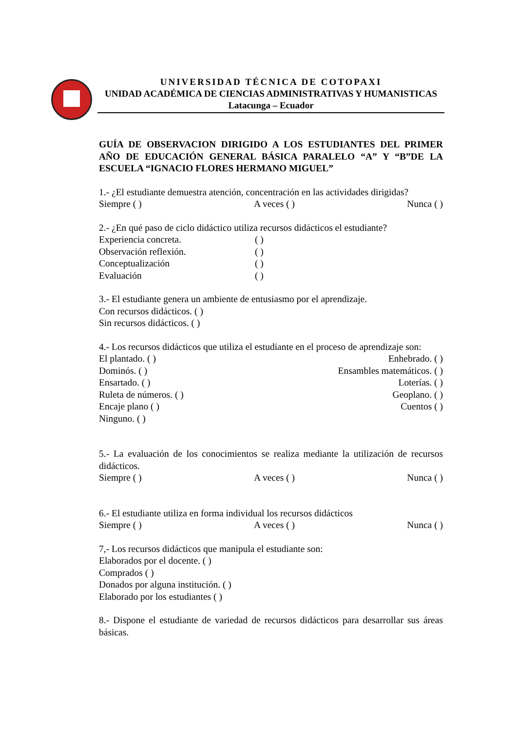UNIVERSIDAD TÉCNICA DE COTOPAXI
UNIDAD ACADÉMICA DE CIENCIAS ADMINISTRATIVAS Y HUMANISTICAS
Latacunga – Ecuador
GUÍA DE OBSERVACION DIRIGIDO A LOS ESTUDIANTES DEL PRIMER AÑO DE EDUCACIÓN GENERAL BÁSICA PARALELO “A” Y “B”DE LA ESCUELA “IGNACIO FLORES HERMANO MIGUEL”
1.- ¿El estudiante demuestra atención, concentración en las actividades dirigidas?
Siempre ( ) A veces ( ) Nunca ( )
2.- ¿En qué paso de ciclo didáctico utiliza recursos didácticos el estudiante?
Experiencia concreta. ( )
Observación reflexión. ( )
Conceptualización ( )
Evaluación ( )
3.- El estudiante genera un ambiente de entusiasmo por el aprendizaje.
Con recursos didácticos. ( )
Sin recursos didácticos. ( )
4.- Los recursos didácticos que utiliza el estudiante en el proceso de aprendizaje son:
El plantado. ( ) Enhebrado. ( )
Dominós. ( ) Ensambles matemáticos. ( )
Ensartado. ( ) Loterías. ( )
Ruleta de números. ( ) Geoplano. ( )
Encaje plano ( ) Cuentos ( )
Ninguno. ( )
5.- La evaluación de los conocimientos se realiza mediante la utilización de recursos didácticos.
Siempre ( ) A veces ( ) Nunca ( )
6.- El estudiante utiliza en forma individual los recursos didácticos
Siempre ( ) A veces ( ) Nunca ( )
7,- Los recursos didácticos que manipula el estudiante son:
Elaborados por el docente. ( )
Comprados ( )
Donados por alguna institución. ( )
Elaborado por los estudiantes ( )
8.- Dispone el estudiante de variedad de recursos didácticos para desarrollar sus áreas básicas.